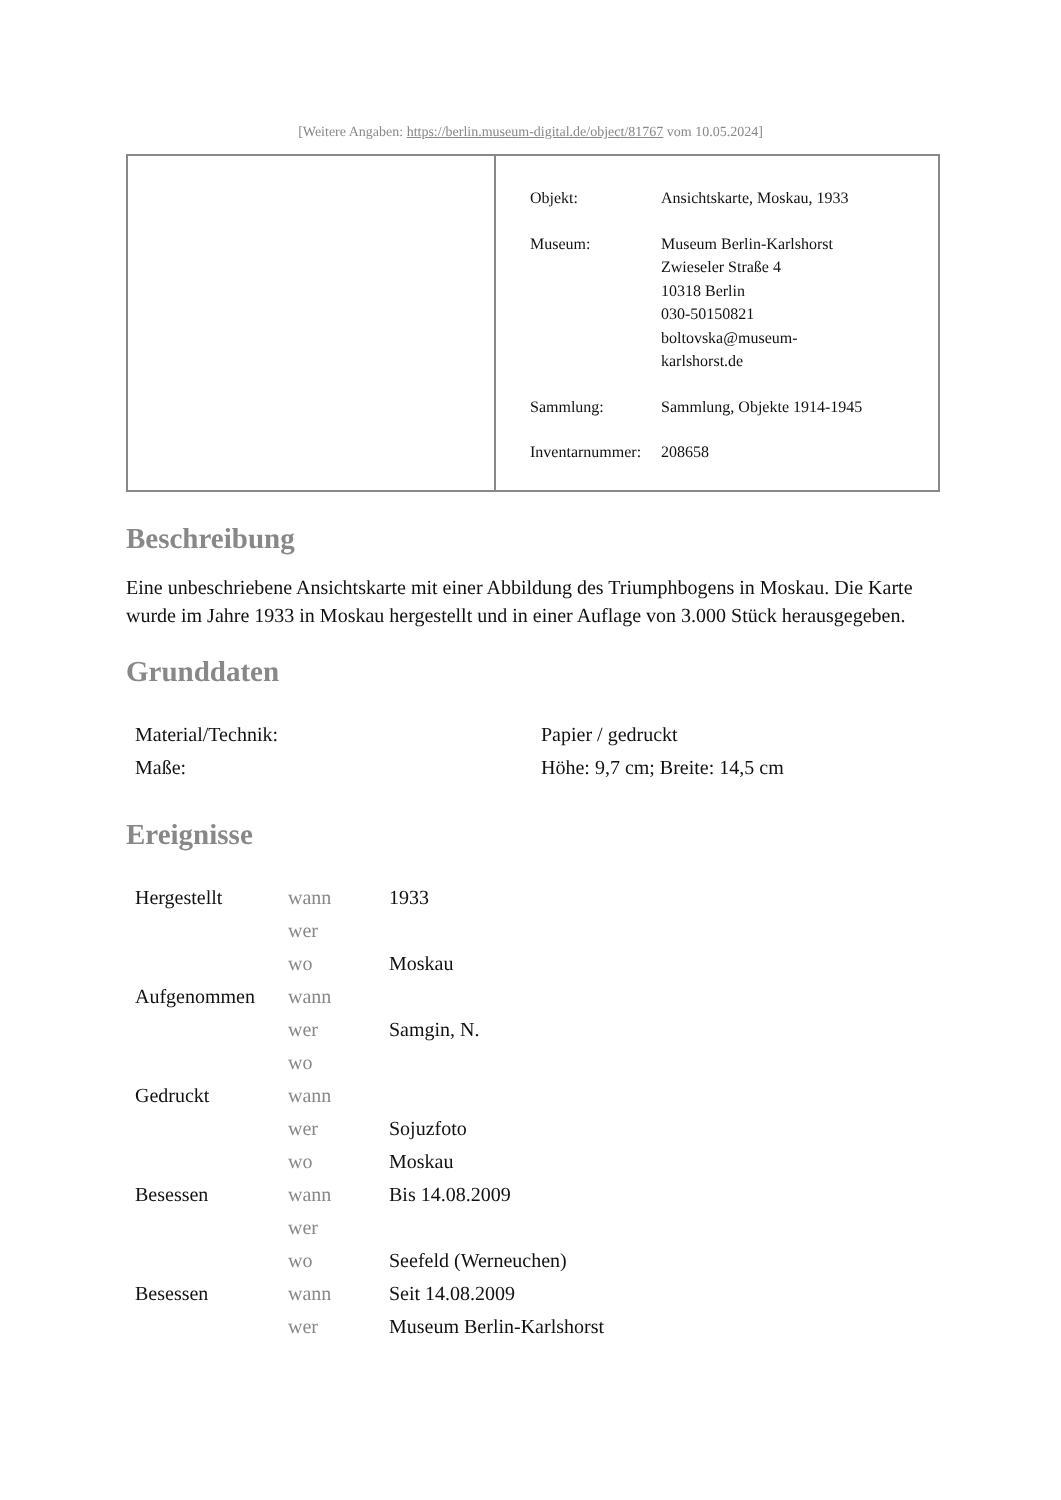[Weitere Angaben: https://berlin.museum-digital.de/object/81767 vom 10.05.2024]
| Objekt: | Ansichtskarte, Moskau, 1933 |
| Museum: | Museum Berlin-Karlshorst Zwieseler Straße 4 10318 Berlin 030-50150821 boltovska@museum- karlshorst.de |
| Sammlung: | Sammlung, Objekte 1914-1945 |
| Inventarnummer: | 208658 |
Beschreibung
Eine unbeschriebene Ansichtskarte mit einer Abbildung des Triumphbogens in Moskau. Die Karte wurde im Jahre 1933 in Moskau hergestellt und in einer Auflage von 3.000 Stück herausgegeben.
Grunddaten
| Material/Technik: | Papier / gedruckt |
| Maße: | Höhe: 9,7 cm; Breite: 14,5 cm |
Ereignisse
| Hergestellt | wann | 1933 |
| | wer | |
| | wo | Moskau |
| Aufgenommen | wann | |
| | wer | Samgin, N. |
| | wo | |
| Gedruckt | wann | |
| | wer | Sojuzfoto |
| | wo | Moskau |
| Besessen | wann | Bis 14.08.2009 |
| | wer | |
| | wo | Seefeld (Werneuchen) |
| Besessen | wann | Seit 14.08.2009 |
| | wer | Museum Berlin-Karlshorst |